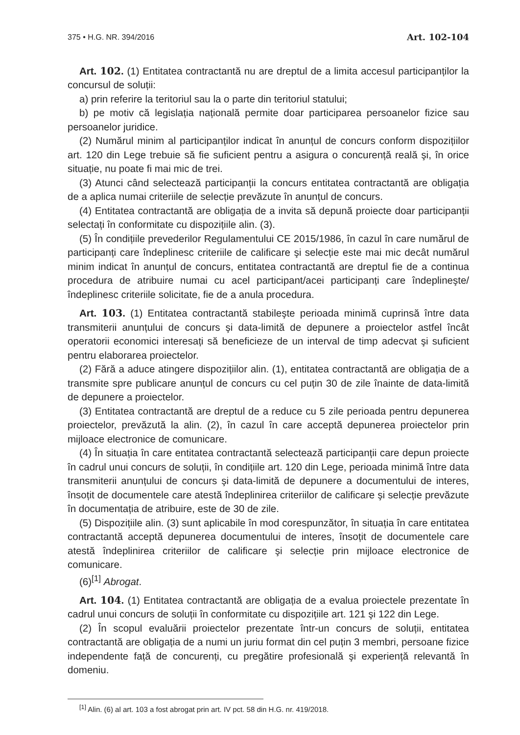375 • H.G. NR. 394/2016 Art. 102-104
Art. 102. (1) Entitatea contractantă nu are dreptul de a limita accesul participanților la concursul de soluții:
a) prin referire la teritoriul sau la o parte din teritoriul statului;
b) pe motiv că legislația națională permite doar participarea persoanelor fizice sau persoanelor juridice.
(2) Numărul minim al participanților indicat în anunțul de concurs conform dispozițiilor art. 120 din Lege trebuie să fie suficient pentru a asigura o concurență reală şi, în orice situație, nu poate fi mai mic de trei.
(3) Atunci când selectează participanții la concurs entitatea contractantă are obligația de a aplica numai criteriile de selecție prevăzute în anunțul de concurs.
(4) Entitatea contractantă are obligația de a invita să depună proiecte doar participanții selectați în conformitate cu dispozițiile alin. (3).
(5) În condițiile prevederilor Regulamentului CE 2015/1986, în cazul în care numărul de participanți care îndeplinesc criteriile de calificare şi selecție este mai mic decât numărul minim indicat în anunțul de concurs, entitatea contractantă are dreptul fie de a continua procedura de atribuire numai cu acel participant/acei participanți care îndeplineşte/îndeplinesc criteriile solicitate, fie de a anula procedura.
Art. 103. (1) Entitatea contractantă stabileşte perioada minimă cuprinsă între data transmiterii anunțului de concurs şi data-limită de depunere a proiectelor astfel încât operatorii economici interesați să beneficieze de un interval de timp adecvat şi suficient pentru elaborarea proiectelor.
(2) Fără a aduce atingere dispozițiilor alin. (1), entitatea contractantă are obligația de a transmite spre publicare anunțul de concurs cu cel puțin 30 de zile înainte de data-limită de depunere a proiectelor.
(3) Entitatea contractantă are dreptul de a reduce cu 5 zile perioada pentru depunerea proiectelor, prevăzută la alin. (2), în cazul în care acceptă depunerea proiectelor prin mijloace electronice de comunicare.
(4) În situația în care entitatea contractantă selectează participanții care depun proiecte în cadrul unui concurs de soluții, în condițiile art. 120 din Lege, perioada minimă între data transmiterii anunțului de concurs şi data-limită de depunere a documentului de interes, însoțit de documentele care atestă îndeplinirea criteriilor de calificare şi selecție prevăzute în documentația de atribuire, este de 30 de zile.
(5) Dispozițiile alin. (3) sunt aplicabile în mod corespunzător, în situația în care entitatea contractantă acceptă depunerea documentului de interes, însoțit de documentele care atestă îndeplinirea criteriilor de calificare şi selecție prin mijloace electronice de comunicare.
(6)<sup>[1]</sup> Abrogat.
Art. 104. (1) Entitatea contractantă are obligația de a evalua proiectele prezentate în cadrul unui concurs de soluții în conformitate cu dispozițiile art. 121 şi 122 din Lege.
(2) În scopul evaluării proiectelor prezentate într-un concurs de soluții, entitatea contractantă are obligația de a numi un juriu format din cel puțin 3 membri, persoane fizice independente față de concurenți, cu pregătire profesională şi experiență relevantă în domeniu.
<sup>[1]</sup> Alin. (6) al art. 103 a fost abrogat prin art. IV pct. 58 din H.G. nr. 419/2018.